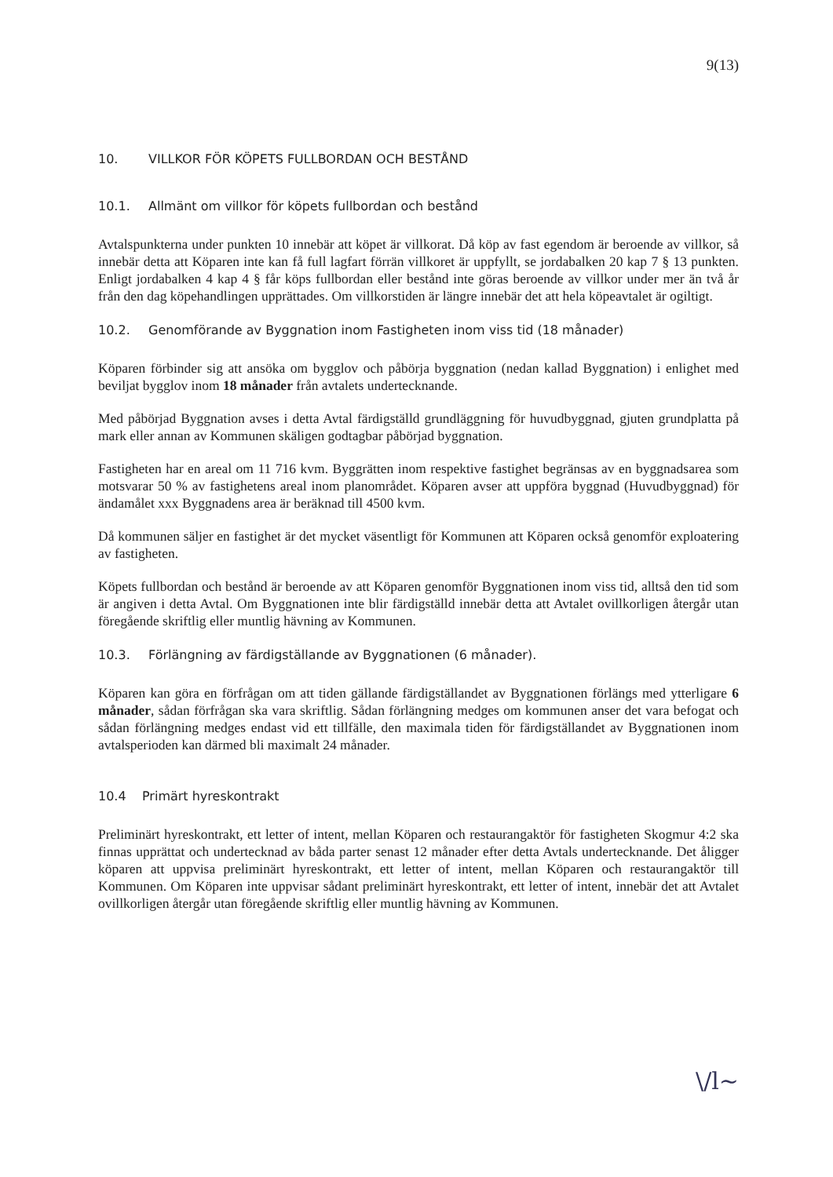9(13)
10. VILLKOR FÖR KÖPETS FULLBORDAN OCH BESTÅND
10.1. Allmänt om villkor för köpets fullbordan och bestånd
Avtalspunkterna under punkten 10 innebär att köpet är villkorat. Då köp av fast egendom är beroende av villkor, så innebär detta att Köparen inte kan få full lagfart förrän villkoret är uppfyllt, se jordabalken 20 kap 7 § 13 punkten. Enligt jordabalken 4 kap 4 § får köps fullbordan eller bestånd inte göras beroende av villkor under mer än två år från den dag köpehandlingen upprättades. Om villkorstiden är längre innebär det att hela köpeavtalet är ogiltigt.
10.2. Genomförande av Byggnation inom Fastigheten inom viss tid (18 månader)
Köparen förbinder sig att ansöka om bygglov och påbörja byggnation (nedan kallad Byggnation) i enlighet med beviljat bygglov inom 18 månader från avtalets undertecknande.
Med påbörjad Byggnation avses i detta Avtal färdigställd grundläggning för huvudbyggnad, gjuten grundplatta på mark eller annan av Kommunen skäligen godtagbar påbörjad byggnation.
Fastigheten har en areal om 11 716 kvm. Byggrätten inom respektive fastighet begränsas av en byggnadsarea som motsvarar 50 % av fastighetens areal inom planområdet. Köparen avser att uppföra byggnad (Huvudbyggnad) för ändamålet xxx Byggnadens area är beräknad till 4500 kvm.
Då kommunen säljer en fastighet är det mycket väsentligt för Kommunen att Köparen också genomför exploatering av fastigheten.
Köpets fullbordan och bestånd är beroende av att Köparen genomför Byggnationen inom viss tid, alltså den tid som är angiven i detta Avtal. Om Byggnationen inte blir färdigställd innebär detta att Avtalet ovillkorligen återgår utan föregående skriftlig eller muntlig hävning av Kommunen.
10.3. Förlängning av färdigställande av Byggnationen (6 månader).
Köparen kan göra en förfrågan om att tiden gällande färdigställandet av Byggnationen förlängs med ytterligare 6 månader, sådan förfrågan ska vara skriftlig. Sådan förlängning medges om kommunen anser det vara befogat och sådan förlängning medges endast vid ett tillfälle, den maximala tiden för färdigställandet av Byggnationen inom avtalsperioden kan därmed bli maximalt 24 månader.
10.4 Primärt hyreskontrakt
Preliminärt hyreskontrakt, ett letter of intent, mellan Köparen och restaurangaktör för fastigheten Skogmur 4:2 ska finnas upprättat och undertecknad av båda parter senast 12 månader efter detta Avtals undertecknande. Det åligger köparen att uppvisa preliminärt hyreskontrakt, ett letter of intent, mellan Köparen och restaurangaktör till Kommunen. Om Köparen inte uppvisar sådant preliminärt hyreskontrakt, ett letter of intent, innebär det att Avtalet ovillkorligen återgår utan föregående skriftlig eller muntlig hävning av Kommunen.
\/l~